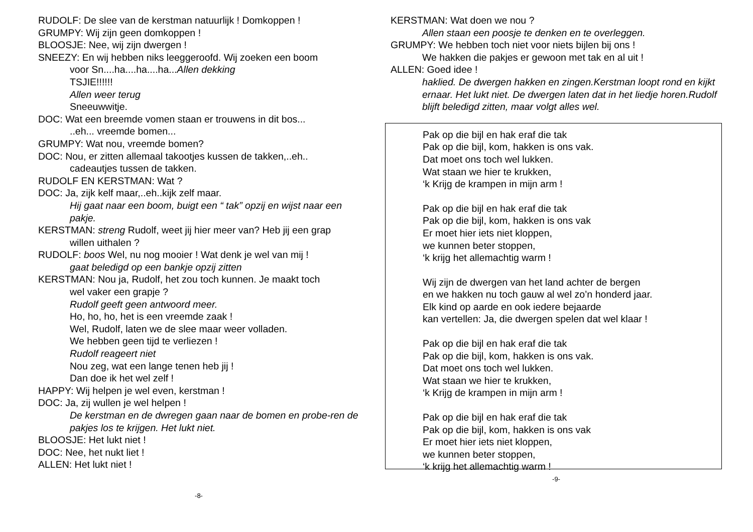RUDOLF: De slee van de kerstman natuurlijk ! Domkoppen !
GRUMPY: Wij zijn geen domkoppen !
BLOOSJE: Nee, wij zijn dwergen !
SNEEZY: En wij hebben niks leeggeroofd. Wij zoeken een boom
voor Sn....ha....ha....ha...Allen dekking
TSJIE!!!!!!
Allen weer terug
Sneeuwwitje.
DOC: Wat een breemde vomen staan er trouwens in dit bos...
..eh... vreemde bomen...
GRUMPY: Wat nou, vreemde bomen?
DOC: Nou, er zitten allemaal takootjes kussen de takken,..eh..
cadeautjes tussen de takken.
RUDOLF EN KERSTMAN: Wat ?
DOC: Ja, zijk kelf maar,..eh..kijk zelf maar.
Hij gaat naar een boom, buigt een “ tak” opzij en wijst naar een pakje.
KERSTMAN: streng Rudolf, weet jij hier meer van? Heb jij een grap
willen uithalen ?
RUDOLF: boos Wel, nu nog mooier ! Wat denk je wel van mij !
gaat beledigd op een bankje opzij zitten
KERSTMAN: Nou ja, Rudolf, het zou toch kunnen. Je maakt toch
wel vaker een grapje ?
Rudolf geeft geen antwoord meer.
Ho, ho, ho, het is een vreemde zaak !
Wel, Rudolf, laten we de slee maar weer volladen.
We hebben geen tijd te verliezen !
Rudolf reageert niet
Nou zeg, wat een lange tenen heb jij !
Dan doe ik het wel zelf !
HAPPY: Wij helpen je wel even, kerstman !
DOC: Ja, zij wullen je wel helpen !
De kerstman en de dwregen gaan naar de bomen en probe-ren de pakjes los te krijgen. Het lukt niet.
BLOOSJE: Het lukt niet !
DOC: Nee, het nukt liet !
ALLEN: Het lukt niet !
-8-
KERSTMAN: Wat doen we nou ?
Allen staan een poosje te denken en te overleggen.
GRUMPY: We hebben toch niet voor niets bijlen bij ons !
We hakken die pakjes er gewoon met tak en al uit !
ALLEN: Goed idee !
haklied. De dwergen hakken en zingen.Kerstman loopt rond en kijkt ernaar. Het lukt niet. De dwergen laten dat in het liedje horen.Rudolf blijft beledigd zitten, maar volgt alles wel.
Pak op die bijl en hak eraf die tak
Pak op die bijl, kom, hakken is ons vak.
Dat moet ons toch wel lukken.
Wat staan we hier te krukken,
‘k Krijg de krampen in mijn arm !
Pak op die bijl en hak eraf die tak
Pak op die bijl, kom, hakken is ons vak
Er moet hier iets niet kloppen,
we kunnen beter stoppen,
‘k krijg het allemachtig warm !
Wij zijn de dwergen van het land achter de bergen
en we hakken nu toch gauw al wel zo’n honderd jaar.
Elk kind op aarde en ook iedere bejaarde
kan vertellen: Ja, die dwergen spelen dat wel klaar !
Pak op die bijl en hak eraf die tak
Pak op die bijl, kom, hakken is ons vak.
Dat moet ons toch wel lukken.
Wat staan we hier te krukken,
‘k Krijg de krampen in mijn arm !
Pak op die bijl en hak eraf die tak
Pak op die bijl, kom, hakken is ons vak
Er moet hier iets niet kloppen,
we kunnen beter stoppen,
‘k krijg het allemachtig warm !
-9-